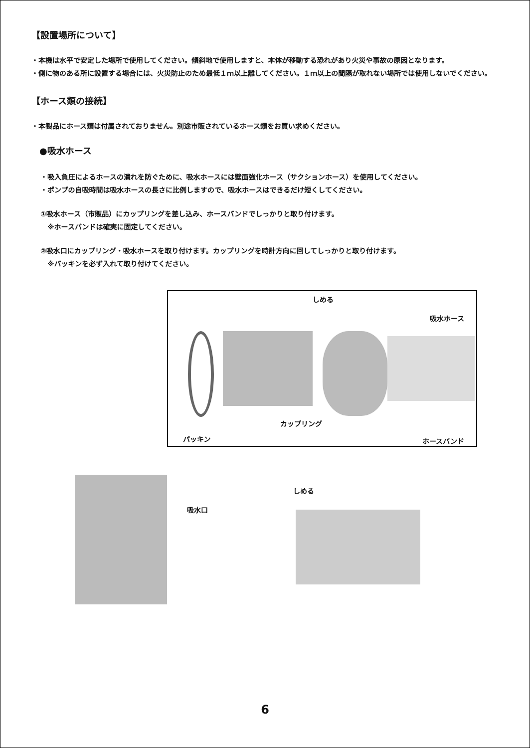【設置場所について】
・本機は水平で安定した場所で使用してください。傾斜地で使用しますと、本体が移動する恐れがあり火災や事故の原因となります。
・側に物のある所に設置する場合には、火災防止のため最低１ｍ以上離してください。１ｍ以上の間隔が取れない場所では使用しないでください。
【ホース類の接続】
・本製品にホース類は付属されておりません。別途市販されているホース類をお買い求めください。
●吸水ホース
・吸入負圧によるホースの潰れを防ぐために、吸水ホースには壁面強化ホース（サクションホース）を使用してください。
・ポンプの自吸時間は吸水ホースの長さに比例しますので、吸水ホースはできるだけ短くしてください。
①吸水ホース（市販品）にカップリングを差し込み、ホースバンドでしっかりと取り付けます。
　※ホースバンドは確実に固定してください。
②吸水口にカップリング・吸水ホースを取り付けます。カップリングを時計方向に回してしっかりと取り付けます。
　※パッキンを必ず入れて取り付けてください。
しめる
吸水ホース
カップリング
パッキン ホースバンド
吸水口
しめる
6